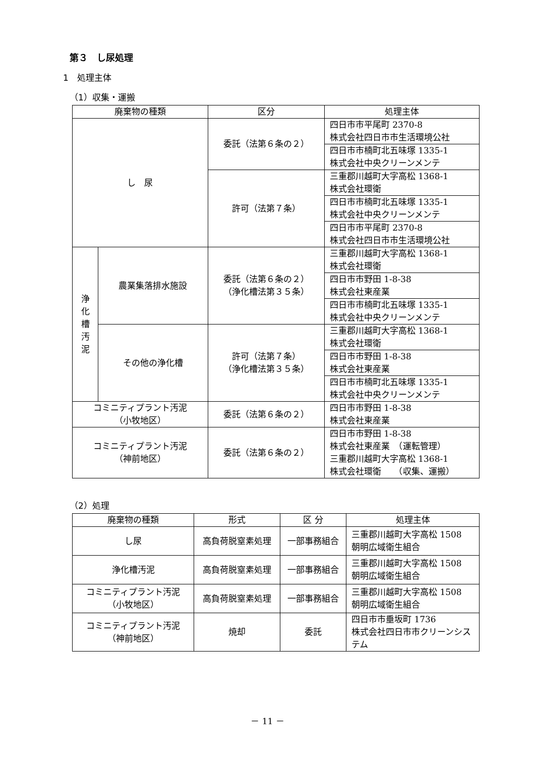第３　し尿処理
1　処理主体
（1）収集・運搬
| 廃棄物の種類 | | 区分 | 処理主体 |
| --- | --- | --- | --- |
| し 尿 | | 委託（法第６条の２） | 四日市市平尾町 2370-8 株式会社四日市市生活環境公社 |
| | | | 四日市市楠町北五味塚 1335-1 株式会社中央クリーンメンテ |
| | | 許可（法第７条） | 三重郡川越町大字高松 1368-1 株式会社環衛 |
| | | | 四日市市楠町北五味塚 1335-1 株式会社中央クリーンメンテ |
| | | | 四日市市平尾町 2370-8 株式会社四日市市生活環境公社 |
| 浄 化 槽 汚 泥 | 農業集落排水施設 | 委託（法第６条の２） （浄化槽法第３５条） | 三重郡川越町大字高松 1368-1 株式会社環衛 |
| | | | 四日市市野田 1-8-38 株式会社東産業 |
| | | | 四日市市楠町北五味塚 1335-1 株式会社中央クリーンメンテ |
| | その他の浄化槽 | 許可（法第７条） （浄化槽法第３５条） | 三重郡川越町大字高松 1368-1 株式会社環衛 |
| | | | 四日市市野田 1-8-38 株式会社東産業 |
| | | | 四日市市楠町北五味塚 1335-1 株式会社中央クリーンメンテ |
| コミニティプラント汚泥 （小牧地区） | | 委託（法第６条の２） | 四日市市野田 1-8-38 株式会社東産業 |
| コミニティプラント汚泥 （神前地区） | | 委託（法第６条の２） | 四日市市野田 1-8-38 株式会社東産業 （運転管理） 三重郡川越町大字高松 1368-1 株式会社環衛 （収集、運搬） |
（2）処理
| 廃棄物の種類 | 形式 | 区 分 | 処理主体 |
| --- | --- | --- | --- |
| し尿 | 高負荷脱窒素処理 | 一部事務組合 | 三重郡川越町大字高松 1508 朝明広域衛生組合 |
| 浄化槽汚泥 | 高負荷脱窒素処理 | 一部事務組合 | 三重郡川越町大字高松 1508 朝明広域衛生組合 |
| コミニティプラント汚泥 （小牧地区） | 高負荷脱窒素処理 | 一部事務組合 | 三重郡川越町大字高松 1508 朝明広域衛生組合 |
| コミニティプラント汚泥 （神前地区） | 焼却 | 委託 | 四日市市垂坂町 1736 株式会社四日市市クリーンシステム |
－ 11 －